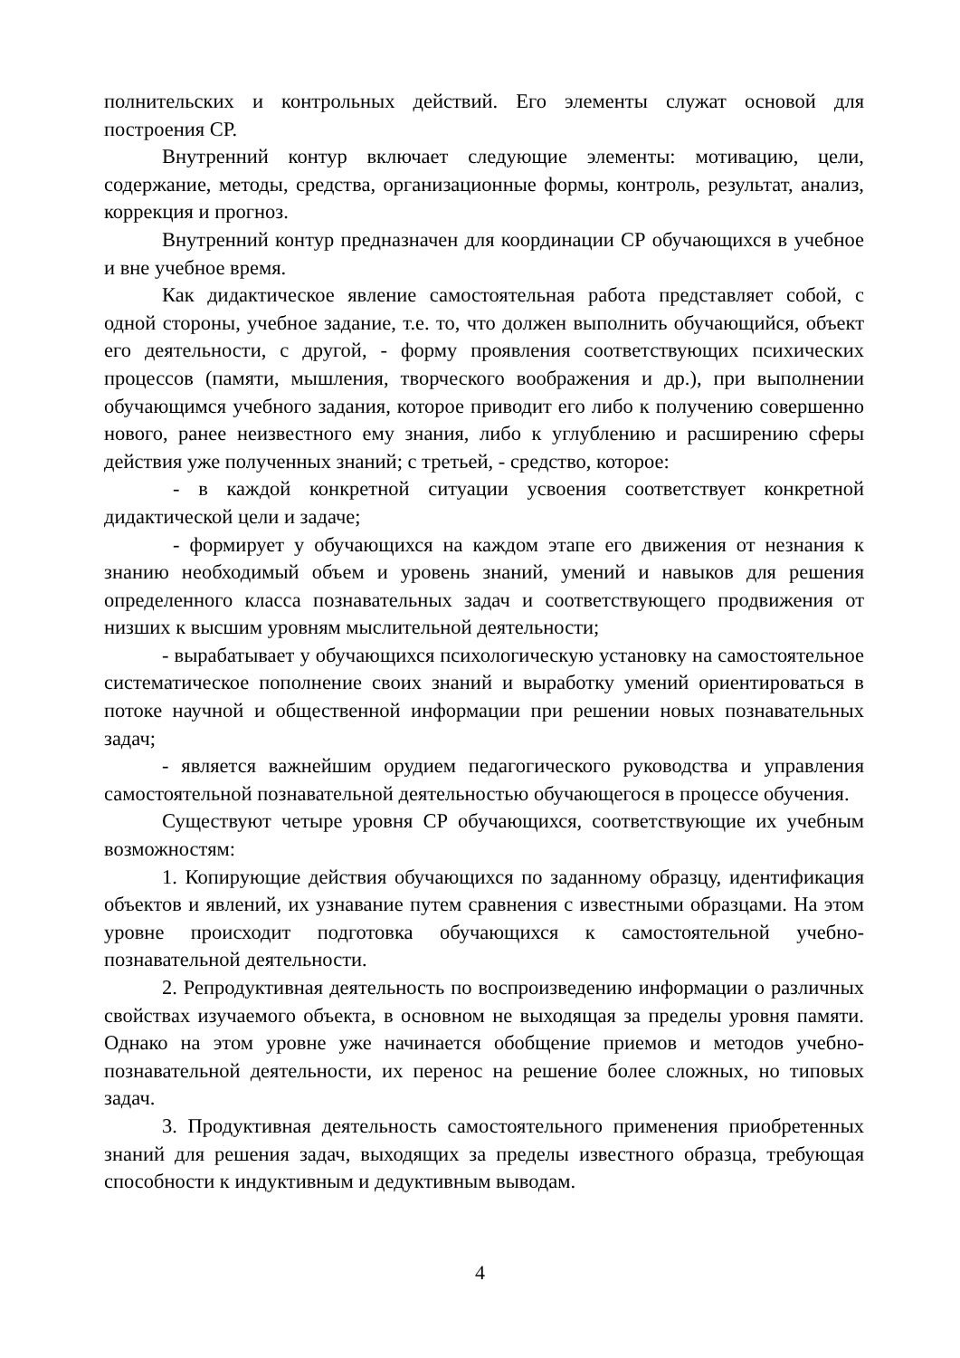полнительских и контрольных действий. Его элементы служат основой для построения СР.
Внутренний контур включает следующие элементы: мотивацию, цели, содержание, методы, средства, организационные формы, контроль, результат, анализ, коррекция и прогноз.
Внутренний контур предназначен для координации СР обучающихся в учебное и вне учебное время.
Как дидактическое явление самостоятельная работа представляет собой, с одной стороны, учебное задание, т.е. то, что должен выполнить обучающийся, объект его деятельности, с другой, - форму проявления соответствующих психических процессов (памяти, мышления, творческого воображения и др.), при выполнении обучающимся учебного задания, которое приводит его либо к получению совершенно нового, ранее неизвестного ему знания, либо к углублению и расширению сферы действия уже полученных знаний; с третьей, - средство, которое:
- в каждой конкретной ситуации усвоения соответствует конкретной дидактической цели и задаче;
- формирует у обучающихся на каждом этапе его движения от незнания к знанию необходимый объем и уровень знаний, умений и навыков для решения определенного класса познавательных задач и соответствующего продвижения от низших к высшим уровням мыслительной деятельности;
- вырабатывает у обучающихся психологическую установку на самостоятельное систематическое пополнение своих знаний и выработку умений ориентироваться в потоке научной и общественной информации при решении новых познавательных задач;
- является важнейшим орудием педагогического руководства и управления самостоятельной познавательной деятельностью обучающегося в процессе обучения.
Существуют четыре уровня СР обучающихся, соответствующие их учебным возможностям:
1. Копирующие действия обучающихся по заданному образцу, идентификация объектов и явлений, их узнавание путем сравнения с известными образцами. На этом уровне происходит подготовка обучающихся к самостоятельной учебно-познавательной деятельности.
2. Репродуктивная деятельность по воспроизведению информации о различных свойствах изучаемого объекта, в основном не выходящая за пределы уровня памяти. Однако на этом уровне уже начинается обобщение приемов и методов учебно-познавательной деятельности, их перенос на решение более сложных, но типовых задач.
3. Продуктивная деятельность самостоятельного применения приобретенных знаний для решения задач, выходящих за пределы известного образца, требующая способности к индуктивным и дедуктивным выводам.
4